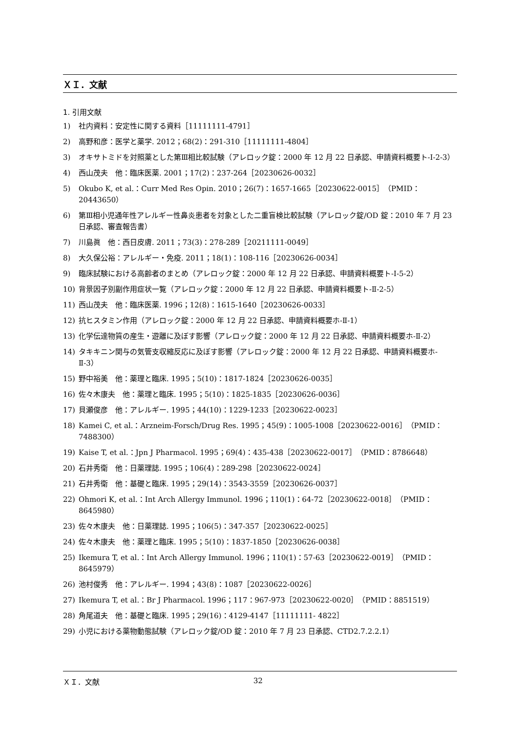ＸＩ．文献
1. 引用文献
1) 社内資料：安定性に関する資料［11111111-4791］
2) 高野和彦：医学と薬学. 2012；68(2)：291-310［11111111-4804］
3) オキサトミドを対照薬とした第Ⅲ相比較試験（アレロック錠：2000 年 12 月 22 日承認、申請資料概要ト-I-2-3）
4) 西山茂夫　他：臨床医薬. 2001；17(2)：237-264［20230626-0032］
5) Okubo K, et al.：Curr Med Res Opin. 2010；26(7)：1657-1665［20230622-0015］（PMID：20443650）
6) 第Ⅲ相小児通年性アレルギー性鼻炎患者を対象とした二重盲検比較試験（アレロック錠/OD 錠：2010 年 7 月 23 日承認、審査報告書）
7) 川島眞　他：西日皮膚. 2011；73(3)：278-289［20211111-0049］
8) 大久保公裕：アレルギー・免疫. 2011；18(1)：108-116［20230626-0034］
9) 臨床試験における高齢者のまとめ（アレロック錠：2000 年 12 月 22 日承認、申請資料概要ト-I-5-2）
10) 背景因子別副作用症状一覧（アレロック錠：2000 年 12 月 22 日承認、申請資料概要ト-Ⅱ-2-5）
11) 西山茂夫　他：臨床医薬. 1996；12(8)：1615-1640［20230626-0033］
12) 抗ヒスタミン作用（アレロック錠：2000 年 12 月 22 日承認、申請資料概要ホ-Ⅱ-1）
13) 化学伝達物質の産生・遊離に及ぼす影響（アレロック錠：2000 年 12 月 22 日承認、申請資料概要ホ-Ⅱ-2）
14) タキキニン関与の気管支収縮反応に及ぼす影響（アレロック錠：2000 年 12 月 22 日承認、申請資料概要ホ-Ⅱ-3）
15) 野中裕美　他：薬理と臨床. 1995；5(10)：1817-1824［20230626-0035］
16) 佐々木康夫　他：薬理と臨床. 1995；5(10)：1825-1835［20230626-0036］
17) 貝瀬俊彦　他：アレルギー. 1995；44(10)：1229-1233［20230622-0023］
18) Kamei C, et al.：Arzneim-Forsch/Drug Res. 1995；45(9)：1005-1008［20230622-0016］（PMID：7488300）
19) Kaise T, et al.：Jpn J Pharmacol. 1995；69(4)：435-438［20230622-0017］（PMID：8786648）
20) 石井秀衛　他：日薬理誌. 1995；106(4)：289-298［20230622-0024］
21) 石井秀衛　他：基礎と臨床. 1995；29(14)：3543-3559［20230626-0037］
22) Ohmori K, et al.：Int Arch Allergy Immunol. 1996；110(1)：64-72［20230622-0018］（PMID：8645980）
23) 佐々木康夫　他：日薬理誌. 1995；106(5)：347-357［20230622-0025］
24) 佐々木康夫　他：薬理と臨床. 1995；5(10)：1837-1850［20230626-0038］
25) Ikemura T, et al.：Int Arch Allergy Immunol. 1996；110(1)：57-63［20230622-0019］（PMID：8645979）
26) 池村俊秀　他：アレルギー. 1994；43(8)：1087［20230622-0026］
27) Ikemura T, et al.：Br J Pharmacol. 1996；117：967-973［20230622-0020］（PMID：8851519）
28) 角尾道夫　他：基礎と臨床. 1995；29(16)：4129-4147［11111111- 4822］
29) 小児における薬物動態試験（アレロック錠/OD 錠：2010 年 7 月 23 日承認、CTD2.7.2.2.1）
ＸＩ．文献 32